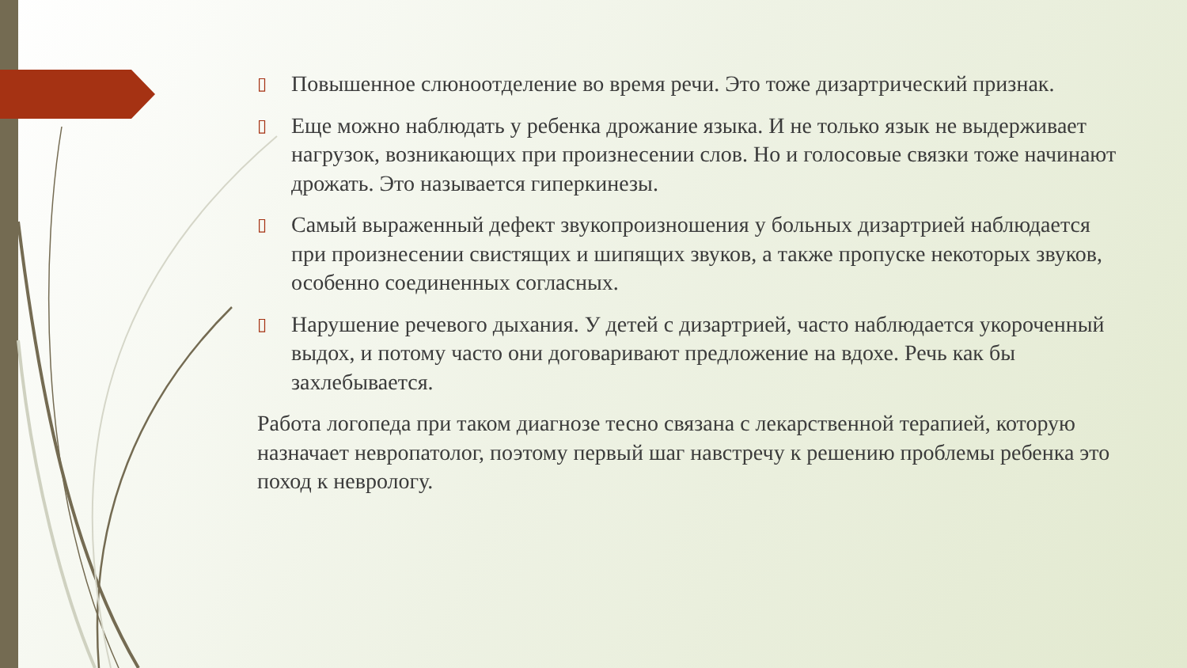▯ Повышенное слюноотделение во время речи. Это тоже дизартрический признак.
▯ Еще можно наблюдать у ребенка дрожание языка. И не только язык не выдерживает нагрузок, возникающих при произнесении слов. Но и голосовые связки тоже начинают дрожать. Это называется гиперкинезы.
▯ Самый выраженный дефект звукопроизношения у больных дизартрией наблюдается при произнесении свистящих и шипящих звуков, а также пропуске некоторых звуков, особенно соединенных согласных.
▯ Нарушение речевого дыхания. У детей с дизартрией, часто наблюдается укороченный выдох, и потому часто они договаривают предложение на вдохе. Речь как бы захлебывается.
Работа логопеда при таком диагнозе тесно связана с лекарственной терапией, которую назначает невропатолог, поэтому первый шаг навстречу к решению проблемы ребенка это поход к неврологу.